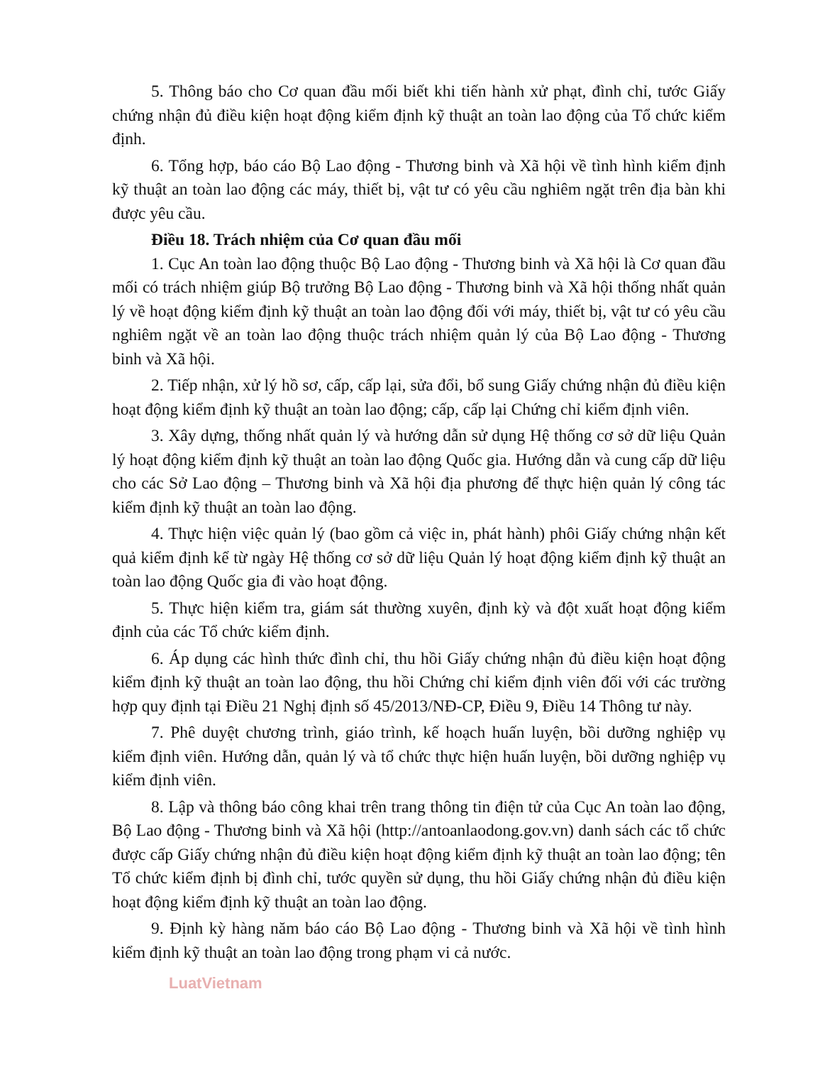5. Thông báo cho Cơ quan đầu mối biết khi tiến hành xử phạt, đình chỉ, tước Giấy chứng nhận đủ điều kiện hoạt động kiểm định kỹ thuật an toàn lao động của Tổ chức kiểm định.
6. Tổng hợp, báo cáo Bộ Lao động - Thương binh và Xã hội về tình hình kiểm định kỹ thuật an toàn lao động các máy, thiết bị, vật tư có yêu cầu nghiêm ngặt trên địa bàn khi được yêu cầu.
Điều 18. Trách nhiệm của Cơ quan đầu mối
1. Cục An toàn lao động thuộc Bộ Lao động - Thương binh và Xã hội là Cơ quan đầu mối có trách nhiệm giúp Bộ trưởng Bộ Lao động - Thương binh và Xã hội thống nhất quản lý về hoạt động kiểm định kỹ thuật an toàn lao động đối với máy, thiết bị, vật tư có yêu cầu nghiêm ngặt về an toàn lao động thuộc trách nhiệm quản lý của Bộ Lao động - Thương binh và Xã hội.
2. Tiếp nhận, xử lý hồ sơ, cấp, cấp lại, sửa đổi, bổ sung Giấy chứng nhận đủ điều kiện hoạt động kiểm định kỹ thuật an toàn lao động; cấp, cấp lại Chứng chỉ kiểm định viên.
3. Xây dựng, thống nhất quản lý và hướng dẫn sử dụng Hệ thống cơ sở dữ liệu Quản lý hoạt động kiểm định kỹ thuật an toàn lao động Quốc gia. Hướng dẫn và cung cấp dữ liệu cho các Sở Lao động – Thương binh và Xã hội địa phương để thực hiện quản lý công tác kiểm định kỹ thuật an toàn lao động.
4. Thực hiện việc quản lý (bao gồm cả việc in, phát hành) phôi Giấy chứng nhận kết quả kiểm định kể từ ngày Hệ thống cơ sở dữ liệu Quản lý hoạt động kiểm định kỹ thuật an toàn lao động Quốc gia đi vào hoạt động.
5. Thực hiện kiểm tra, giám sát thường xuyên, định kỳ và đột xuất hoạt động kiểm định của các Tổ chức kiểm định.
6. Áp dụng các hình thức đình chỉ, thu hồi Giấy chứng nhận đủ điều kiện hoạt động kiểm định kỹ thuật an toàn lao động, thu hồi Chứng chỉ kiểm định viên đối với các trường hợp quy định tại Điều 21 Nghị định số 45/2013/NĐ-CP, Điều 9, Điều 14 Thông tư này.
7. Phê duyệt chương trình, giáo trình, kế hoạch huấn luyện, bồi dưỡng nghiệp vụ kiểm định viên. Hướng dẫn, quản lý và tổ chức thực hiện huấn luyện, bồi dưỡng nghiệp vụ kiểm định viên.
8. Lập và thông báo công khai trên trang thông tin điện tử của Cục An toàn lao động, Bộ Lao động - Thương binh và Xã hội (http://antoanlaodong.gov.vn) danh sách các tổ chức được cấp Giấy chứng nhận đủ điều kiện hoạt động kiểm định kỹ thuật an toàn lao động; tên Tổ chức kiểm định bị đình chỉ, tước quyền sử dụng, thu hồi Giấy chứng nhận đủ điều kiện hoạt động kiểm định kỹ thuật an toàn lao động.
9. Định kỳ hàng năm báo cáo Bộ Lao động - Thương binh và Xã hội về tình hình kiểm định kỹ thuật an toàn lao động trong phạm vi cả nước.
LuatVietnam